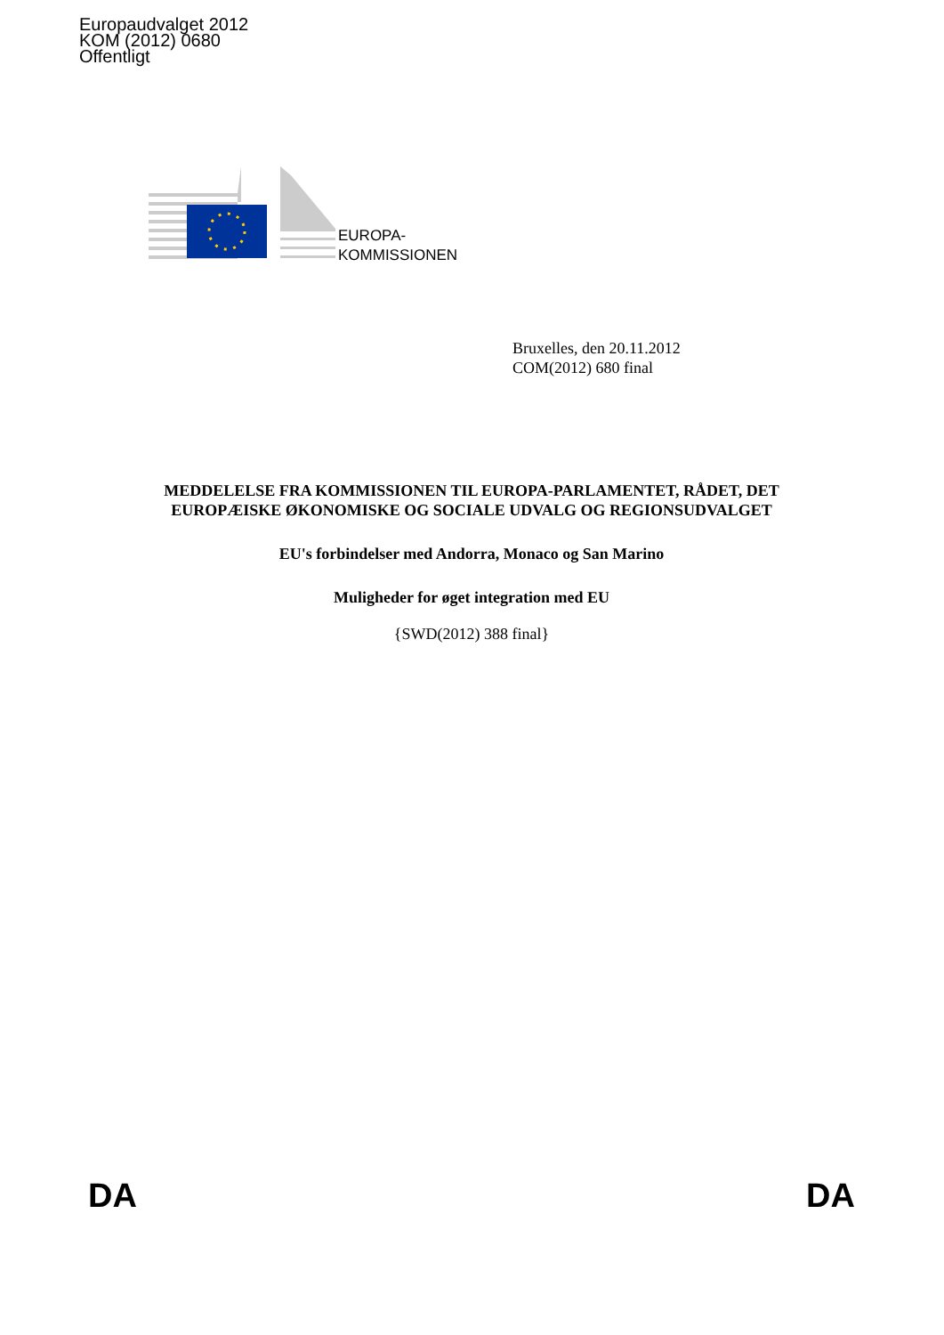Europaudvalget 2012
KOM (2012) 0680
Offentligt
EUROPA-
KOMMISSIONEN
Bruxelles, den 20.11.2012
COM(2012) 680 final
MEDDELELSE FRA KOMMISSIONEN TIL EUROPA-PARLAMENTET, RÅDET, DET EUROPÆISKE ØKONOMISKE OG SOCIALE UDVALG OG REGIONSUDVALGET
EU's forbindelser med Andorra, Monaco og San Marino
Muligheder for øget integration med EU
{SWD(2012) 388 final}
DA DA